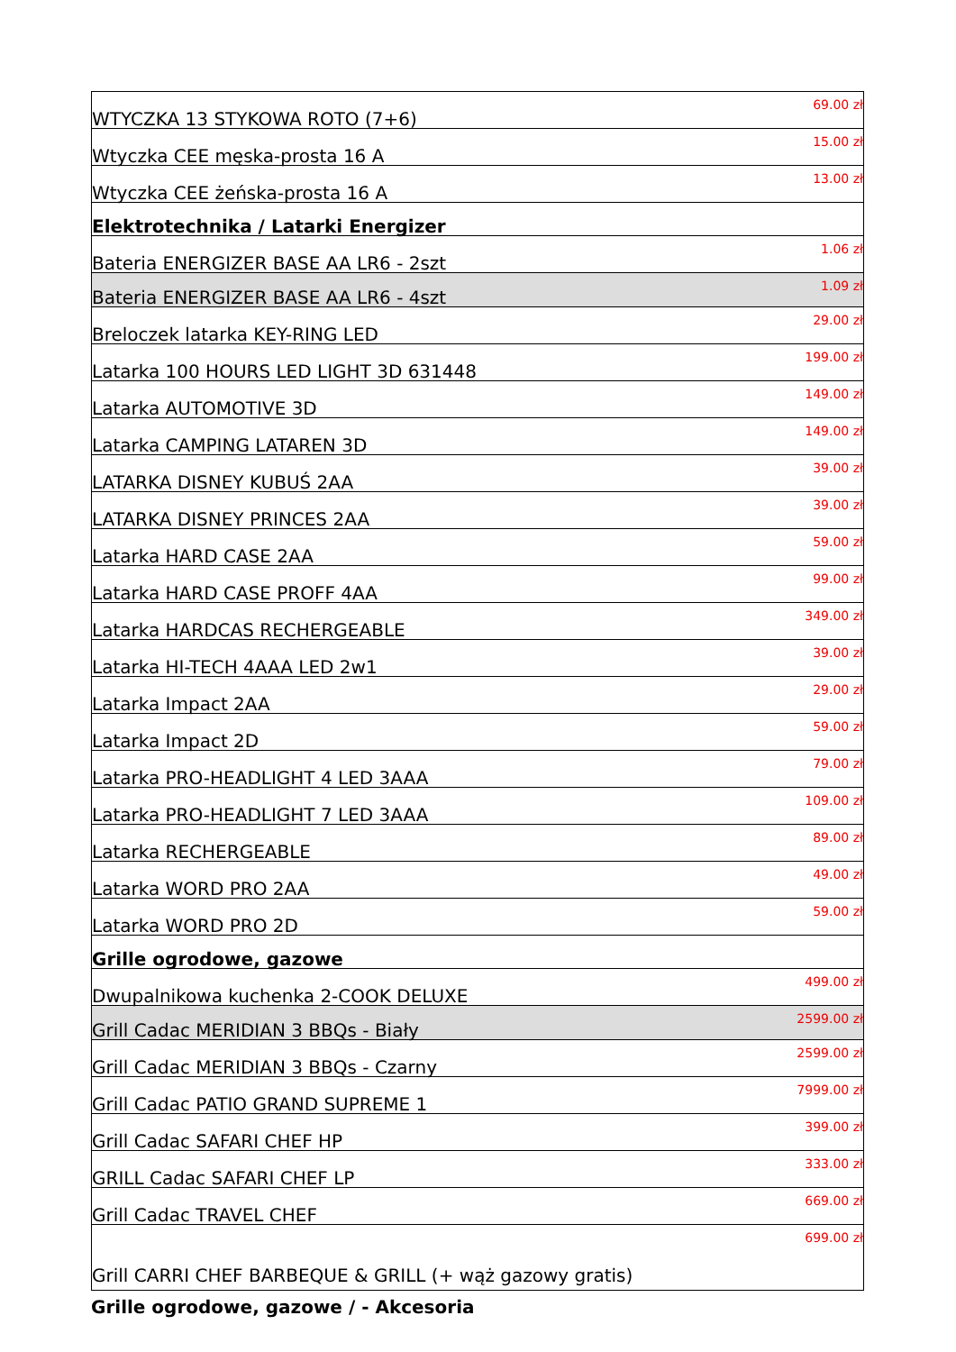| WTYCZKA 13 STYKOWA ROTO (7+6) | 69.00 zł |
| Wtyczka CEE męska-prosta 16 A | 15.00 zł |
| Wtyczka CEE żeńska-prosta 16 A | 13.00 zł |
| Elektrotechnika / Latarki Energizer | |
| Bateria ENERGIZER BASE AA LR6 - 2szt | 1.06 zł |
| Bateria ENERGIZER BASE AA LR6 - 4szt | 1.09 zł |
| Breloczek latarka KEY-RING LED | 29.00 zł |
| Latarka 100 HOURS LED LIGHT 3D 631448 | 199.00 zł |
| Latarka AUTOMOTIVE 3D | 149.00 zł |
| Latarka CAMPING LATAREN 3D | 149.00 zł |
| LATARKA DISNEY KUBUŚ 2AA | 39.00 zł |
| LATARKA DISNEY PRINCES 2AA | 39.00 zł |
| Latarka HARD CASE 2AA | 59.00 zł |
| Latarka HARD CASE PROFF 4AA | 99.00 zł |
| Latarka HARDCAS RECHERGEABLE | 349.00 zł |
| Latarka HI-TECH 4AAA LED 2w1 | 39.00 zł |
| Latarka Impact 2AA | 29.00 zł |
| Latarka Impact 2D | 59.00 zł |
| Latarka PRO-HEADLIGHT 4 LED 3AAA | 79.00 zł |
| Latarka PRO-HEADLIGHT 7 LED 3AAA | 109.00 zł |
| Latarka RECHERGEABLE | 89.00 zł |
| Latarka WORD PRO 2AA | 49.00 zł |
| Latarka WORD PRO 2D | 59.00 zł |
| Grille ogrodowe, gazowe | |
| Dwupalnikowa kuchenka 2-COOK DELUXE | 499.00 zł |
| Grill Cadac MERIDIAN 3 BBQs - Biały | 2599.00 zł |
| Grill Cadac MERIDIAN 3 BBQs - Czarny | 2599.00 zł |
| Grill Cadac PATIO GRAND SUPREME 1 | 7999.00 zł |
| Grill Cadac SAFARI CHEF HP | 399.00 zł |
| GRILL Cadac SAFARI CHEF LP | 333.00 zł |
| Grill Cadac TRAVEL CHEF | 669.00 zł |
| Grill CARRI CHEF BARBEQUE & GRILL (+ wąż gazowy gratis) | 699.00 zł |
Grille ogrodowe, gazowe / - Akcesoria